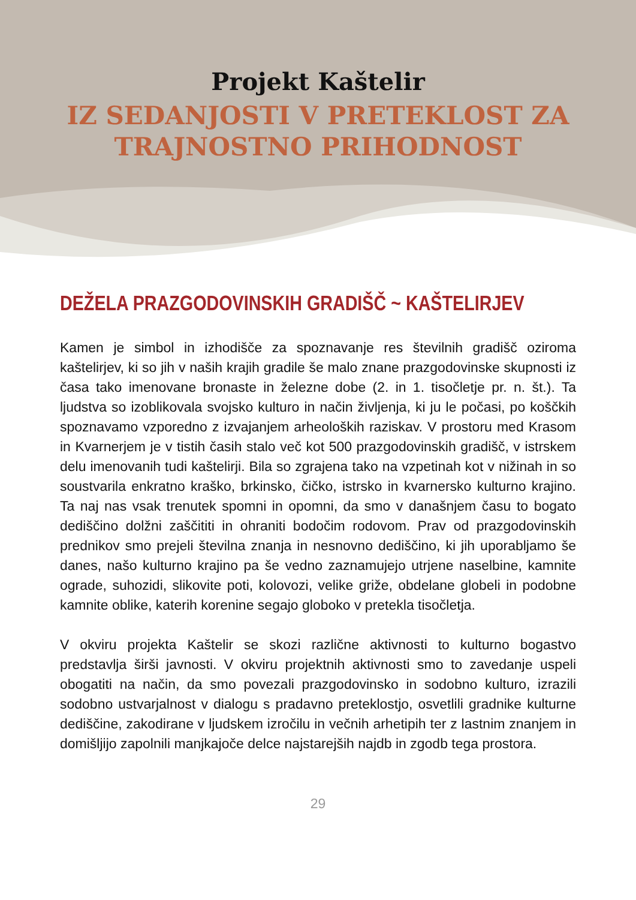Projekt Kaštelir
IZ SEDANJOSTI V PRETEKLOST ZA
TRAJNOSTNO PRIHODNOST
DEŽELA PRAZGODOVINSKIH GRADIŠČ ~ KAŠTELIRJEV
Kamen je simbol in izhodišče za spoznavanje res številnih gradišč oziroma kaštelirjev, ki so jih v naših krajih gradile še malo znane prazgodovinske skupnosti iz časa tako imenovane bronaste in železne dobe (2. in 1. tisočletje pr. n. št.). Ta ljudstva so izoblikovala svojsko kulturo in način življenja, ki ju le počasi, po koščkih spoznavamo vzporedno z izvajanjem arheoloških raziskav. V prostoru med Krasom in Kvarnerjem je v tistih časih stalo več kot 500 prazgodovinskih gradišč, v istrskem delu imenovanih tudi kaštelirji. Bila so zgrajena tako na vzpetinah kot v nižinah in so soustvarila enkratno kraško, brkinsko, čičko, istrsko in kvarnersko kulturno krajino. Ta naj nas vsak trenutek spomni in opomni, da smo v današnjem času to bogato dediščino dolžni zaščititi in ohraniti bodočim rodovom. Prav od prazgodovinskih prednikov smo prejeli številna znanja in nesnovno dediščino, ki jih uporabljamo še danes, našo kulturno krajino pa še vedno zaznamujejo utrjene naselbine, kamnite ograde, suhozidi, slikovite poti, kolovozi, velike griže, obdelane globeli in podobne kamnite oblike, katerih korenine segajo globoko v pretekla tisočletja.
V okviru projekta Kaštelir se skozi različne aktivnosti to kulturno bogastvo predstavlja širši javnosti. V okviru projektnih aktivnosti smo to zavedanje uspeli obogatiti na način, da smo povezali prazgodovinsko in sodobno kulturo, izrazili sodobno ustvarjalnost v dialogu s pradavno preteklostjo, osvetlili gradnike kulturne dediščine, zakodirane v ljudskem izročilu in večnih arhetipih ter z lastnim znanjem in domišljijo zapolnili manjkajoče delce najstarejših najdb in zgodb tega prostora.
29